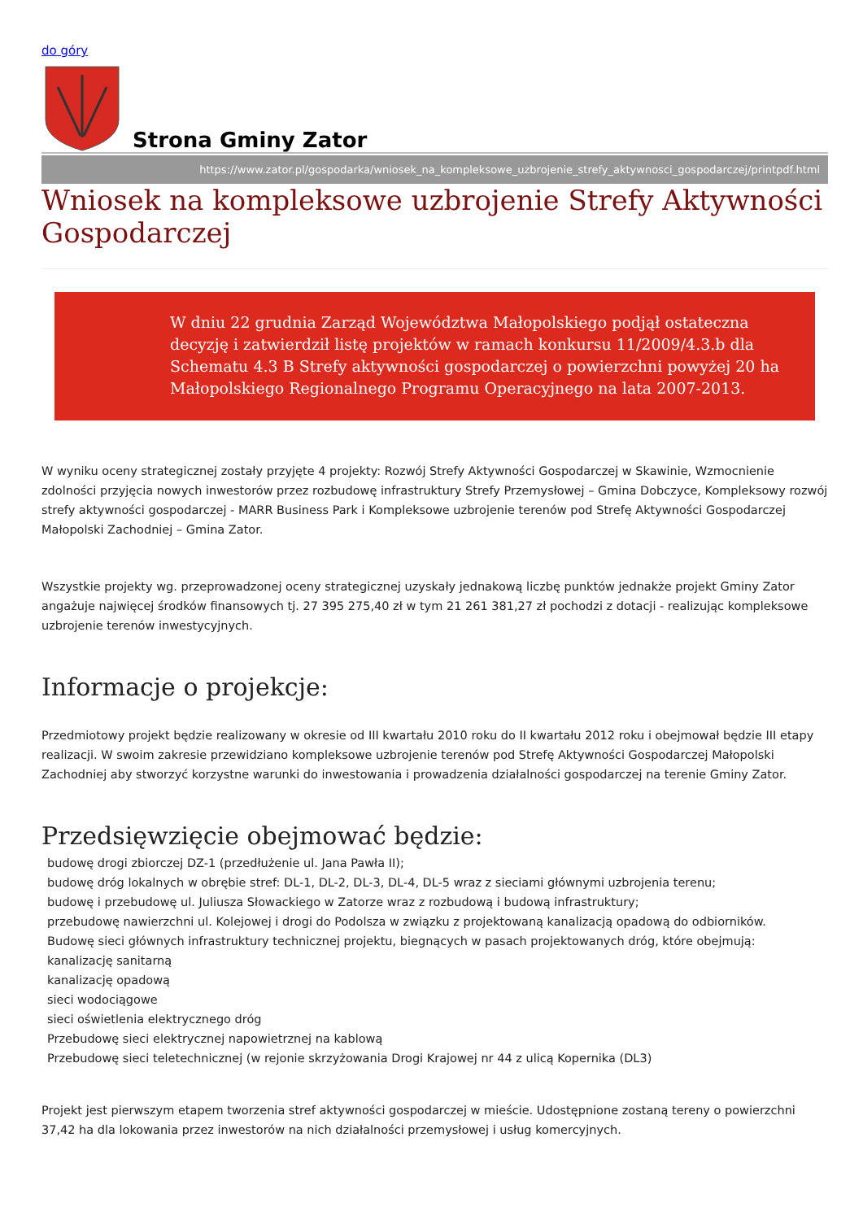do góry
Strona Gminy Zator
https://www.zator.pl/gospodarka/wniosek_na_kompleksowe_uzbrojenie_strefy_aktywnosci_gospodarczej/printpdf.html
Wniosek na kompleksowe uzbrojenie Strefy Aktywności Gospodarczej
W dniu 22 grudnia Zarząd Województwa Małopolskiego podjął ostateczna decyzję i zatwierdził listę projektów w ramach konkursu 11/2009/4.3.b dla Schematu 4.3 B Strefy aktywności gospodarczej o powierzchni powyżej 20 ha Małopolskiego Regionalnego Programu Operacyjnego na lata 2007-2013.
W wyniku oceny strategicznej zostały przyjęte 4 projekty: Rozwój Strefy Aktywności Gospodarczej w Skawinie, Wzmocnienie zdolności przyjęcia nowych inwestorów przez rozbudowę infrastruktury Strefy Przemysłowej – Gmina Dobczyce, Kompleksowy rozwój strefy aktywności gospodarczej - MARR Business Park i Kompleksowe uzbrojenie terenów pod Strefę Aktywności Gospodarczej Małopolski Zachodniej – Gmina Zator.
Wszystkie projekty wg. przeprowadzonej oceny strategicznej uzyskały jednakową liczbę punktów jednakże projekt Gminy Zator angażuje najwięcej środków finansowych tj. 27 395 275,40 zł w tym 21 261 381,27 zł pochodzi z dotacji - realizując kompleksowe uzbrojenie terenów inwestycyjnych.
Informacje o projekcje:
Przedmiotowy projekt będzie realizowany w okresie od III kwartału 2010 roku do II kwartału 2012 roku i obejmował będzie III etapy realizacji. W swoim zakresie przewidziano kompleksowe uzbrojenie terenów pod Strefę Aktywności Gospodarczej Małopolski Zachodniej aby stworzyć korzystne warunki do inwestowania i prowadzenia działalności gospodarczej na terenie Gminy Zator.
Przedsięwzięcie obejmować będzie:
budowę drogi zbiorczej DZ-1 (przedłużenie ul. Jana Pawła II);
budowę dróg lokalnych w obrębie stref: DL-1, DL-2, DL-3, DL-4, DL-5 wraz z sieciami głównymi uzbrojenia terenu;
budowę i przebudowę ul. Juliusza Słowackiego w Zatorze wraz z rozbudową i budową infrastruktury;
przebudowę nawierzchni ul. Kolejowej i drogi do Podolsza w związku z projektowaną kanalizacją opadową do odbiorników.
Budowę sieci głównych infrastruktury technicznej projektu, biegnących w pasach projektowanych dróg, które obejmują:
kanalizację sanitarną
kanalizację opadową
sieci wodociągowe
sieci oświetlenia elektrycznego dróg
Przebudowę sieci elektrycznej napowietrznej na kablową
Przebudowę sieci teletechnicznej (w rejonie skrzyżowania Drogi Krajowej nr 44 z ulicą Kopernika (DL3)
Projekt jest pierwszym etapem tworzenia stref aktywności gospodarczej w mieście. Udostępnione zostaną tereny o powierzchni 37,42 ha dla lokowania przez inwestorów na nich działalności przemysłowej i usług komercyjnych.